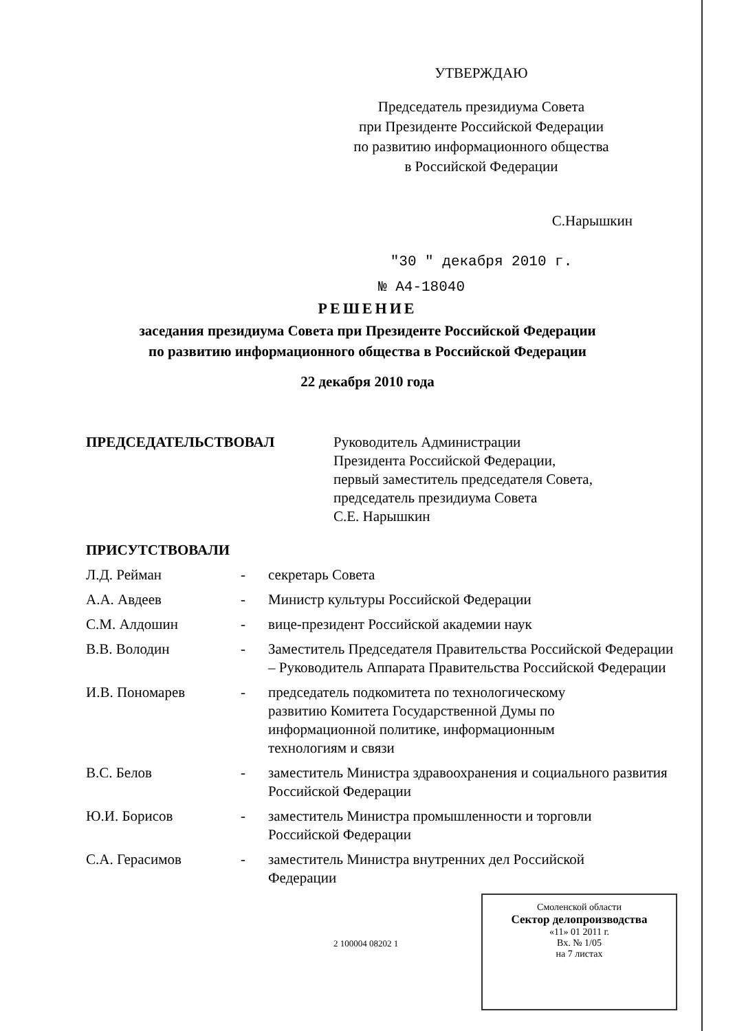УТВЕРЖДАЮ
Председатель президиума Совета
при Президенте Российской Федерации
по развитию информационного общества
в Российской Федерации
С.Нарышкин
"30 " декабря 2010 г.
№ А4-18040
РЕШЕНИЕ
заседания президиума Совета при Президенте Российской Федерации
по развитию информационного общества в Российской Федерации
22 декабря 2010 года
ПРЕДСЕДАТЕЛЬСТВОВАЛ Руководитель Администрации
Президента Российской Федерации,
первый заместитель председателя Совета,
председатель президиума Совета
С.Е. Нарышкин
ПРИСУТСТВОВАЛИ
Л.Д. Рейман - секретарь Совета
А.А. Авдеев - Министр культуры Российской Федерации
С.М. Алдошин - вице-президент Российской академии наук
В.В. Володин - Заместитель Председателя Правительства Российской Федерации – Руководитель Аппарата Правительства Российской Федерации
И.В. Пономарев - председатель подкомитета по технологическому
развитию Комитета Государственной Думы по
информационной политике, информационным
технологиям и связи
В.С. Белов - заместитель Министра здравоохранения и социального развития Российской Федерации
Ю.И. Борисов - заместитель Министра промышленности и торговли
Российской Федерации
С.А. Герасимов - заместитель Министра внутренних дел Российской
Федерации
2 100004 08202 1
Смоленской области
Сектор делопроизводства
«11» 01 2011 г.
Вх. № 1/05
на 7 листах